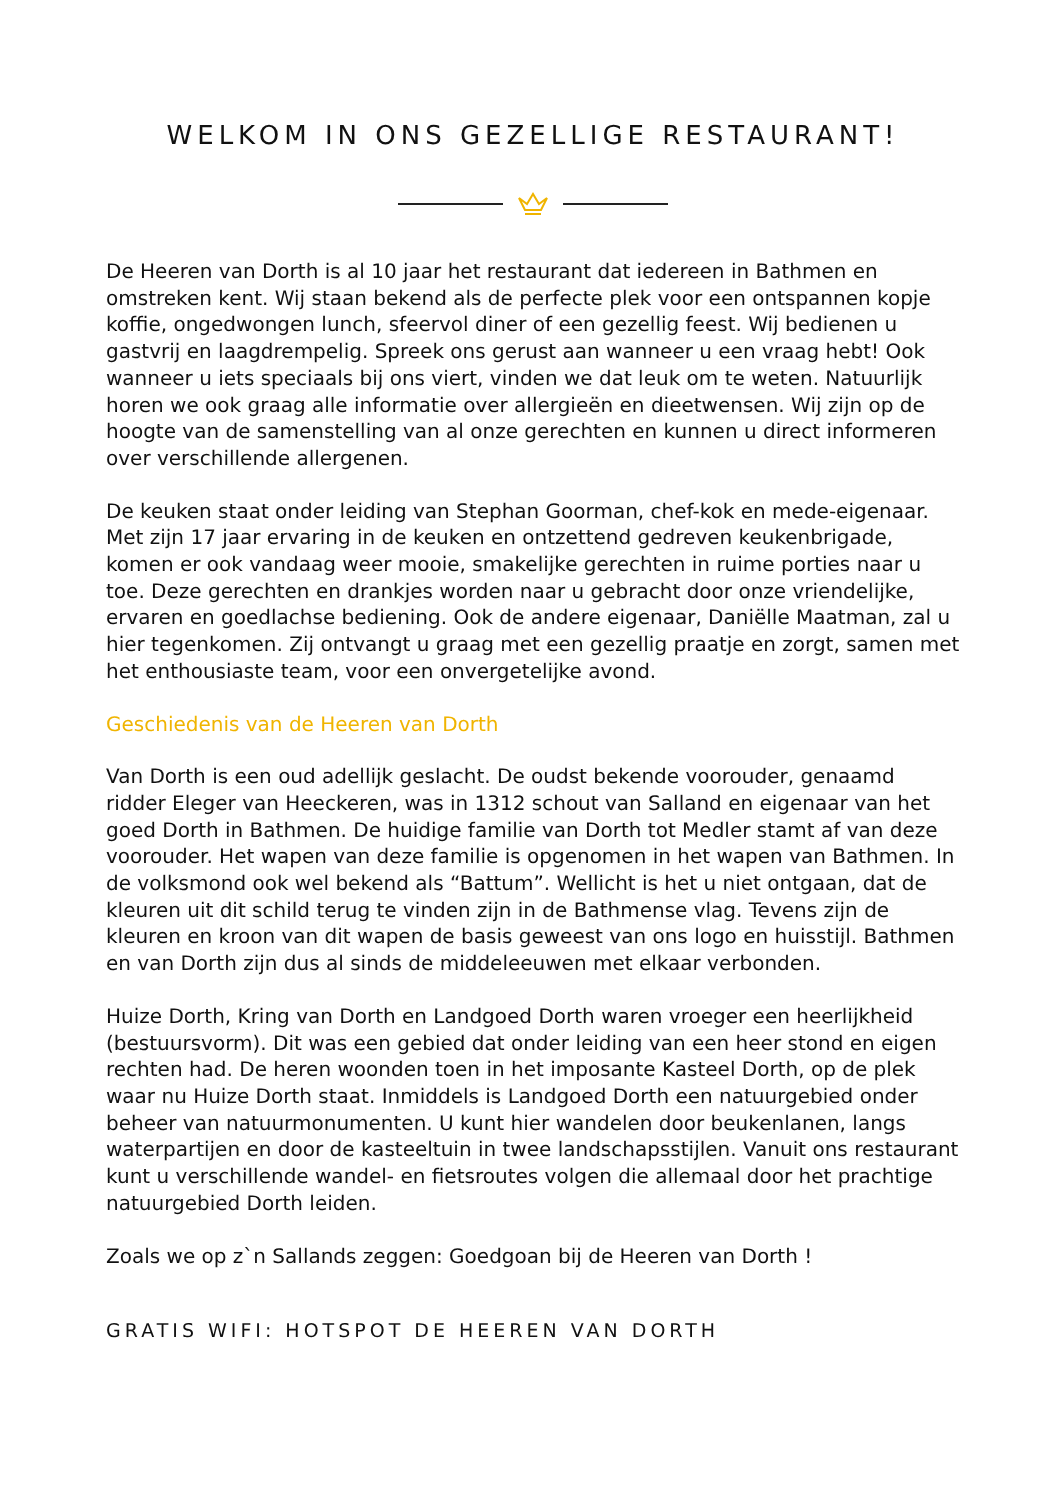WELKOM IN ONS GEZELLIGE RESTAURANT!
De Heeren van Dorth is al 10 jaar het restaurant dat iedereen in Bathmen en omstreken kent. Wij staan bekend als de perfecte plek voor een ontspannen kopje koffie, ongedwongen lunch, sfeervol diner of een gezellig feest. Wij bedienen u gastvrij en laagdrempelig. Spreek ons gerust aan wanneer u een vraag hebt! Ook wanneer u iets speciaals bij ons viert, vinden we dat leuk om te weten. Natuurlijk horen we ook graag alle informatie over allergieën en dieetwensen. Wij zijn op de hoogte van de samenstelling van al onze gerechten en kunnen u direct informeren over verschillende allergenen.
De keuken staat onder leiding van Stephan Goorman, chef-kok en mede-eigenaar. Met zijn 17 jaar ervaring in de keuken en ontzettend gedreven keukenbrigade, komen er ook vandaag weer mooie, smakelijke gerechten in ruime porties naar u toe. Deze gerechten en drankjes worden naar u gebracht door onze vriendelijke, ervaren en goedlachse bediening. Ook de andere eigenaar, Daniëlle Maatman, zal u hier tegenkomen. Zij ontvangt u graag met een gezellig praatje en zorgt, samen met het enthousiaste team, voor een onvergetelijke avond.
Geschiedenis van de Heeren van Dorth
Van Dorth is een oud adellijk geslacht. De oudst bekende voorouder, genaamd ridder Eleger van Heeckeren, was in 1312 schout van Salland en eigenaar van het goed Dorth in Bathmen. De huidige familie van Dorth tot Medler stamt af van deze voorouder. Het wapen van deze familie is opgenomen in het wapen van Bathmen. In de volksmond ook wel bekend als “Battum”. Wellicht is het u niet ontgaan, dat de kleuren uit dit schild terug te vinden zijn in de Bathmense vlag. Tevens zijn de kleuren en kroon van dit wapen de basis geweest van ons logo en huisstijl. Bathmen en van Dorth zijn dus al sinds de middeleeuwen met elkaar verbonden.
Huize Dorth, Kring van Dorth en Landgoed Dorth waren vroeger een heerlijkheid (bestuursvorm). Dit was een gebied dat onder leiding van een heer stond en eigen rechten had. De heren woonden toen in het imposante Kasteel Dorth, op de plek waar nu Huize Dorth staat. Inmiddels is Landgoed Dorth een natuurgebied onder beheer van natuurmonumenten. U kunt hier wandelen door beukenlanen, langs waterpartijen en door de kasteeltuin in twee landschapsstijlen. Vanuit ons restaurant kunt u verschillende wandel- en fietsroutes volgen die allemaal door het prachtige natuurgebied Dorth leiden.
Zoals we op z`n Sallands zeggen: Goedgoan bij de Heeren van Dorth !
GRATIS WIFI: HOTSPOT DE HEEREN VAN DORTH